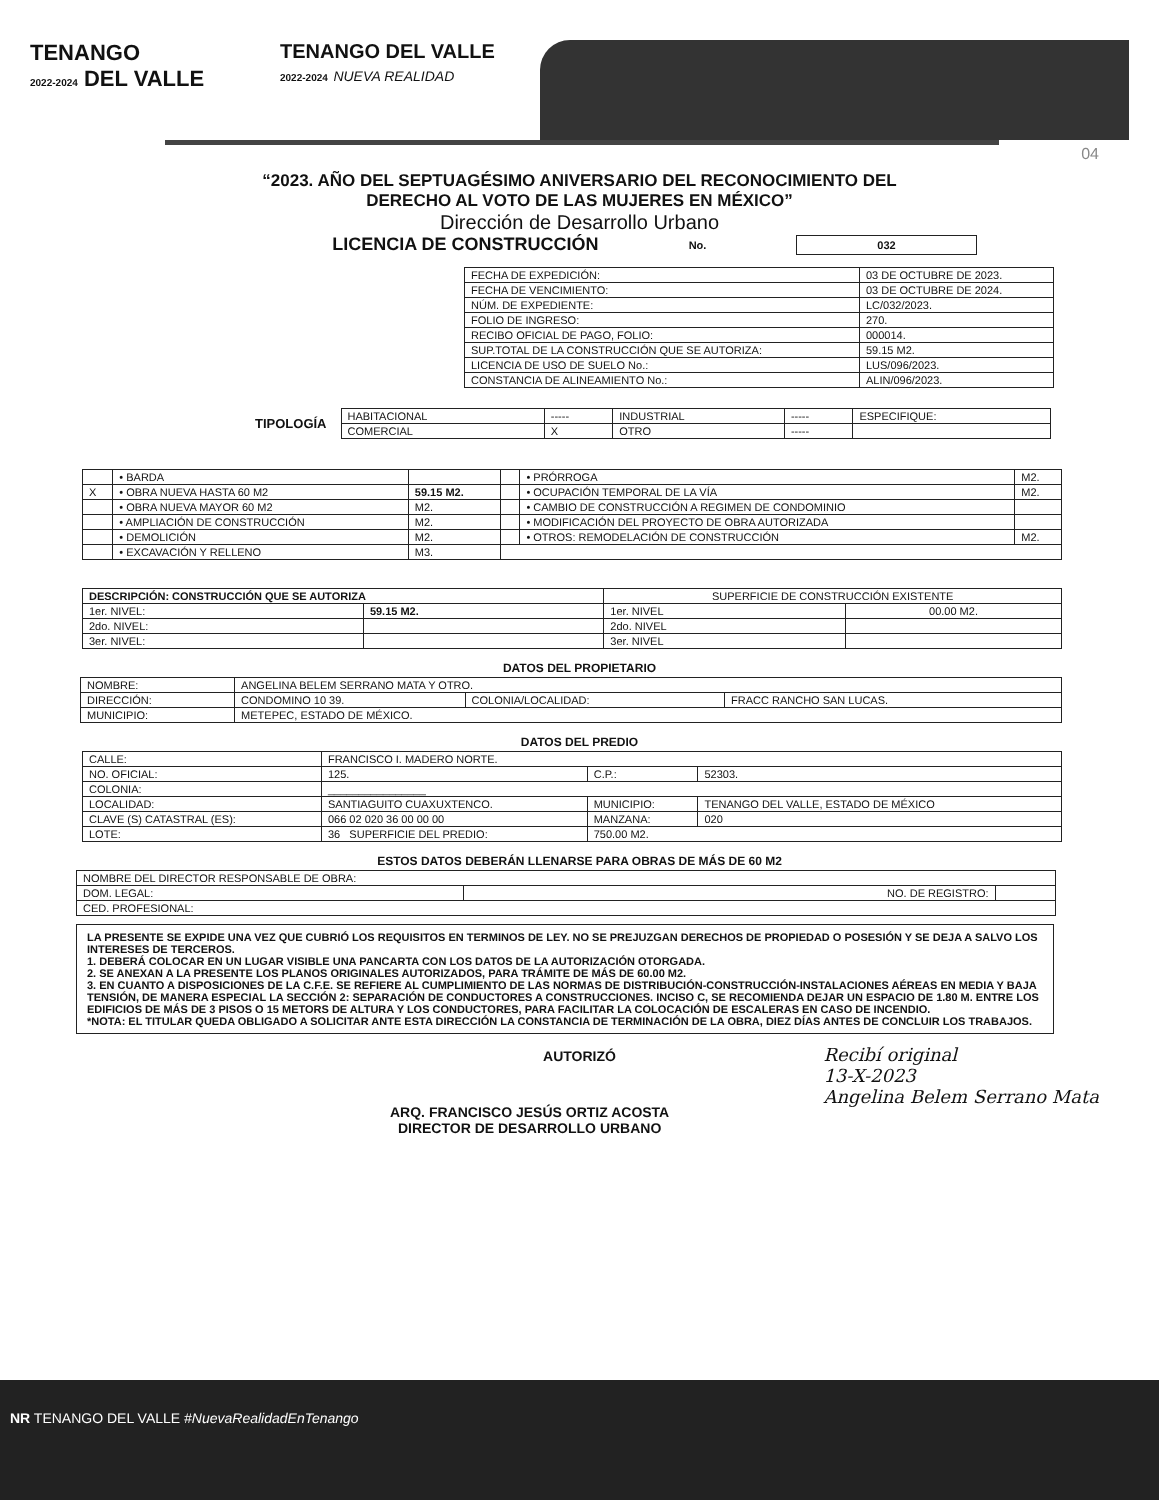TENANGO
2022-2024 DEL VALLE
TENANGO DEL VALLE
2022-2024 NUEVA REALIDAD
04
“2023. AÑO DEL SEPTUAGÉSIMO ANIVERSARIO DEL RECONOCIMIENTO DEL
DERECHO AL VOTO DE LAS MUJERES EN MÉXICO”
Dirección de Desarrollo Urbano
LICENCIA DE CONSTRUCCIÓN No. 032
| FECHA DE EXPEDICIÓN: | 03 DE OCTUBRE DE 2023. |
| FECHA DE VENCIMIENTO: | 03 DE OCTUBRE DE 2024. |
| NÚM. DE EXPEDIENTE: | LC/032/2023. |
| FOLIO DE INGRESO: | 270. |
| RECIBO OFICIAL DE PAGO, FOLIO: | 000014. |
| SUP.TOTAL DE LA CONSTRUCCIÓN QUE SE AUTORIZA: | 59.15 M2. |
| LICENCIA DE USO DE SUELO No.: | LUS/096/2023. |
| CONSTANCIA DE ALINEAMIENTO No.: | ALIN/096/2023. |
TIPOLOGÍA
| HABITACIONAL | ----- | INDUSTRIAL | ----- | ESPECIFIQUE: |
| COMERCIAL | X | OTRO | ----- | |
| | • BARDA | | | • PRÓRROGA | M2. |
| X | • OBRA NUEVA HASTA 60 M2 | 59.15 M2. | | • OCUPACIÓN TEMPORAL DE LA VÍA | M2. |
| | • OBRA NUEVA MAYOR 60 M2 | M2. | | • CAMBIO DE CONSTRUCCIÓN A REGIMEN DE CONDOMINIO | |
| | • AMPLIACIÓN DE CONSTRUCCIÓN | M2. | | • MODIFICACIÓN DEL PROYECTO DE OBRA AUTORIZADA | |
| | • DEMOLICIÓN | M2. | | • OTROS: REMODELACIÓN DE CONSTRUCCIÓN | M2. |
| | • EXCAVACIÓN Y RELLENO | M3. | | | |
| DESCRIPCIÓN: CONSTRUCCIÓN QUE SE AUTORIZA | | SUPERFICIE DE CONSTRUCCIÓN EXISTENTE | |
| --- | --- | --- | --- |
| 1er. NIVEL: | 59.15 M2. | 1er. NIVEL | 00.00 M2. |
| 2do. NIVEL: | | 2do. NIVEL | |
| 3er. NIVEL: | | 3er. NIVEL | |
DATOS DEL PROPIETARIO
| NOMBRE: | ANGELINA BELEM SERRANO MATA Y OTRO. | | |
| DIRECCIÓN: | CONDOMINO 10 39. | COLONIA/LOCALIDAD: | FRACC RANCHO SAN LUCAS. |
| MUNICIPIO: | METEPEC, ESTADO DE MÉXICO. | | |
DATOS DEL PREDIO
| CALLE: | FRANCISCO I. MADERO NORTE. | | |
| NO. OFICIAL: | 125. | C.P.: | 52303. |
| COLONIA: | ________________ | | |
| LOCALIDAD: | SANTIAGUITO CUAXUXTENCO. | MUNICIPIO: | TENANGO DEL VALLE, ESTADO DE MÉXICO |
| CLAVE (S) CATASTRAL (ES): | 066 02 020 36 00 00 00 | MANZANA: | 020 |
| LOTE: | 36 SUPERFICIE DEL PREDIO: | 750.00 M2. | |
ESTOS DATOS DEBERÁN LLENARSE PARA OBRAS DE MÁS DE 60 M2
| NOMBRE DEL DIRECTOR RESPONSABLE DE OBRA: | | |
| DOM. LEGAL: | NO. DE REGISTRO: | |
| CED. PROFESIONAL: | | |
LA PRESENTE SE EXPIDE UNA VEZ QUE CUBRIÓ LOS REQUISITOS EN TERMINOS DE LEY. NO SE PREJUZGAN DERECHOS DE PROPIEDAD O POSESIÓN Y SE DEJA A SALVO LOS INTERESES DE TERCEROS.
1. DEBERÁ COLOCAR EN UN LUGAR VISIBLE UNA PANCARTA CON LOS DATOS DE LA AUTORIZACIÓN OTORGADA.
2. SE ANEXAN A LA PRESENTE LOS PLANOS ORIGINALES AUTORIZADOS, PARA TRÁMITE DE MÁS DE 60.00 M2.
3. EN CUANTO A DISPOSICIONES DE LA C.F.E. SE REFIERE AL CUMPLIMIENTO DE LAS NORMAS DE DISTRIBUCIÓN-CONSTRUCCIÓN-INSTALACIONES AÉREAS EN MEDIA Y BAJA TENSIÓN, DE MANERA ESPECIAL LA SECCIÓN 2: SEPARACIÓN DE CONDUCTORES A CONSTRUCCIONES. INCISO C, SE RECOMIENDA DEJAR UN ESPACIO DE 1.80 M. ENTRE LOS EDIFICIOS DE MÁS DE 3 PISOS O 15 METORS DE ALTURA Y LOS CONDUCTORES, PARA FACILITAR LA COLOCACIÓN DE ESCALERAS EN CASO DE INCENDIO.
*NOTA: EL TITULAR QUEDA OBLIGADO A SOLICITAR ANTE ESTA DIRECCIÓN LA CONSTANCIA DE TERMINACIÓN DE LA OBRA, DIEZ DÍAS ANTES DE CONCLUIR LOS TRABAJOS.
AUTORIZÓ
ARQ. FRANCISCO JESÚS ORTIZ ACOSTA
DIRECTOR DE DESARROLLO URBANO
Recibí original
13-X-2023
Angelina Belem Serrano Mata
NR TENANGO DEL VALLE #NuevaRealidadEnTenango